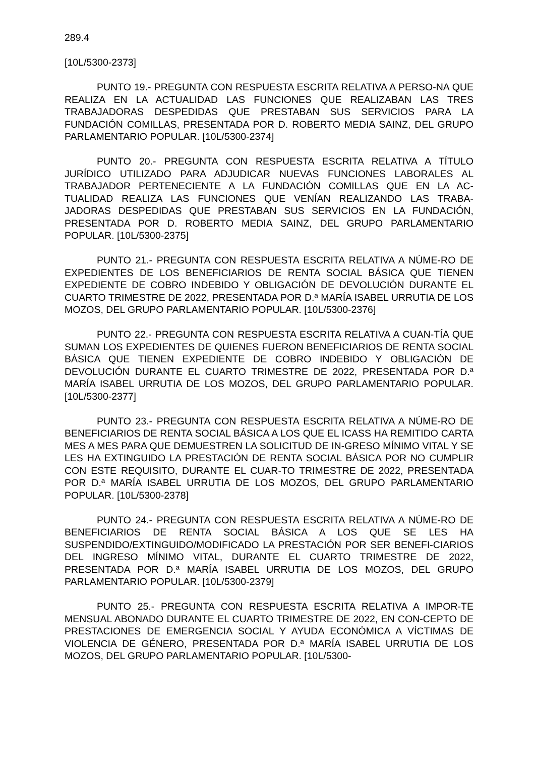289.4
[10L/5300-2373]
PUNTO 19.- PREGUNTA CON RESPUESTA ESCRITA RELATIVA A PERSO-NA QUE REALIZA EN LA ACTUALIDAD LAS FUNCIONES QUE REALIZABAN LAS TRES TRABAJADORAS DESPEDIDAS QUE PRESTABAN SUS SERVICIOS PARA LA FUNDACIÓN COMILLAS, PRESENTADA POR D. ROBERTO MEDIA SAINZ, DEL GRUPO PARLAMENTARIO POPULAR. [10L/5300-2374]
PUNTO 20.- PREGUNTA CON RESPUESTA ESCRITA RELATIVA A TÍTULO JURÍDICO UTILIZADO PARA ADJUDICAR NUEVAS FUNCIONES LABORALES AL TRABAJADOR PERTENECIENTE A LA FUNDACIÓN COMILLAS QUE EN LA AC-TUALIDAD REALIZA LAS FUNCIONES QUE VENÍAN REALIZANDO LAS TRABA-JADORAS DESPEDIDAS QUE PRESTABAN SUS SERVICIOS EN LA FUNDACIÓN, PRESENTADA POR D. ROBERTO MEDIA SAINZ, DEL GRUPO PARLAMENTARIO POPULAR. [10L/5300-2375]
PUNTO 21.- PREGUNTA CON RESPUESTA ESCRITA RELATIVA A NÚME-RO DE EXPEDIENTES DE LOS BENEFICIARIOS DE RENTA SOCIAL BÁSICA QUE TIENEN EXPEDIENTE DE COBRO INDEBIDO Y OBLIGACIÓN DE DEVOLUCIÓN DURANTE EL CUARTO TRIMESTRE DE 2022, PRESENTADA POR D.ª MARÍA ISABEL URRUTIA DE LOS MOZOS, DEL GRUPO PARLAMENTARIO POPULAR. [10L/5300-2376]
PUNTO 22.- PREGUNTA CON RESPUESTA ESCRITA RELATIVA A CUAN-TÍA QUE SUMAN LOS EXPEDIENTES DE QUIENES FUERON BENEFICIARIOS DE RENTA SOCIAL BÁSICA QUE TIENEN EXPEDIENTE DE COBRO INDEBIDO Y OBLIGACIÓN DE DEVOLUCIÓN DURANTE EL CUARTO TRIMESTRE DE 2022, PRESENTADA POR D.ª MARÍA ISABEL URRUTIA DE LOS MOZOS, DEL GRUPO PARLAMENTARIO POPULAR. [10L/5300-2377]
PUNTO 23.- PREGUNTA CON RESPUESTA ESCRITA RELATIVA A NÚME-RO DE BENEFICIARIOS DE RENTA SOCIAL BÁSICA A LOS QUE EL ICASS HA REMITIDO CARTA MES A MES PARA QUE DEMUESTREN LA SOLICITUD DE IN-GRESO MÍNIMO VITAL Y SE LES HA EXTINGUIDO LA PRESTACIÓN DE RENTA SOCIAL BÁSICA POR NO CUMPLIR CON ESTE REQUISITO, DURANTE EL CUAR-TO TRIMESTRE DE 2022, PRESENTADA POR D.ª MARÍA ISABEL URRUTIA DE LOS MOZOS, DEL GRUPO PARLAMENTARIO POPULAR. [10L/5300-2378]
PUNTO 24.- PREGUNTA CON RESPUESTA ESCRITA RELATIVA A NÚME-RO DE BENEFICIARIOS DE RENTA SOCIAL BÁSICA A LOS QUE SE LES HA SUSPENDIDO/EXTINGUIDO/MODIFICADO LA PRESTACIÓN POR SER BENEFI-CIARIOS DEL INGRESO MÍNIMO VITAL, DURANTE EL CUARTO TRIMESTRE DE 2022, PRESENTADA POR D.ª MARÍA ISABEL URRUTIA DE LOS MOZOS, DEL GRUPO PARLAMENTARIO POPULAR. [10L/5300-2379]
PUNTO 25.- PREGUNTA CON RESPUESTA ESCRITA RELATIVA A IMPOR-TE MENSUAL ABONADO DURANTE EL CUARTO TRIMESTRE DE 2022, EN CON-CEPTO DE PRESTACIONES DE EMERGENCIA SOCIAL Y AYUDA ECONÓMICA A VÍCTIMAS DE VIOLENCIA DE GÉNERO, PRESENTADA POR D.ª MARÍA ISABEL URRUTIA DE LOS MOZOS, DEL GRUPO PARLAMENTARIO POPULAR. [10L/5300-